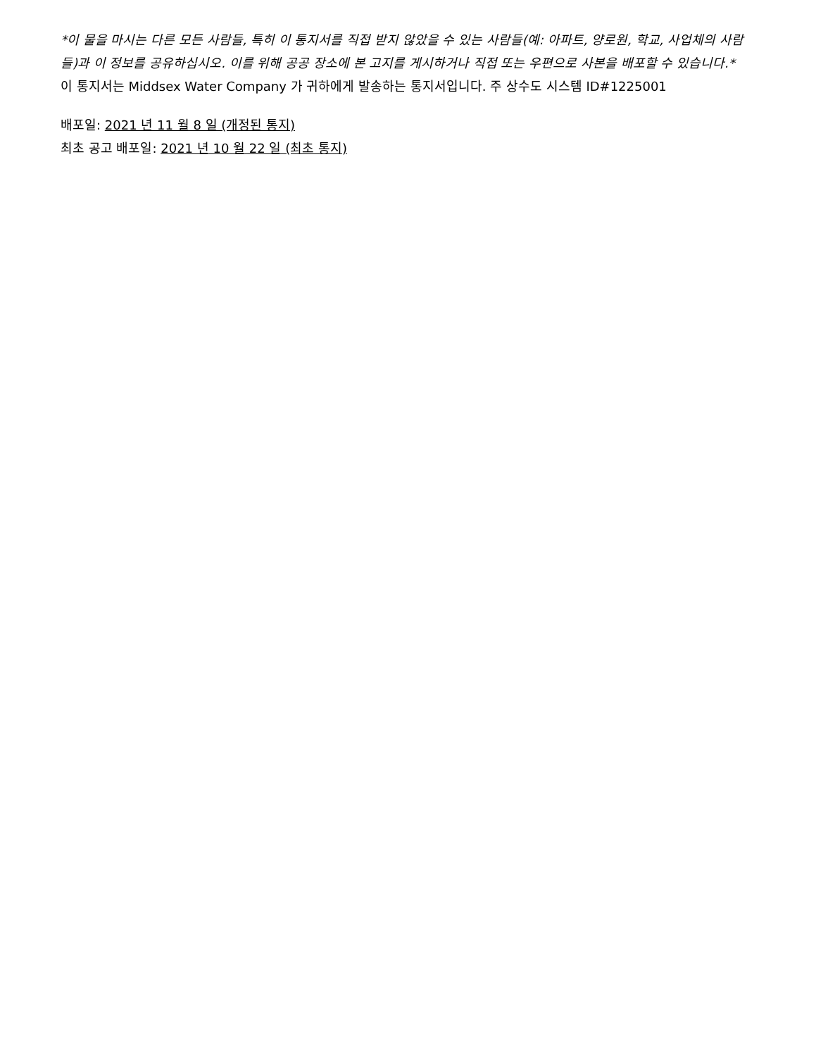*이 물을 마시는 다른 모든 사람들, 특히 이 통지서를 직접 받지 않았을 수 있는 사람들(예: 아파트, 양로원, 학교, 사업체의 사람들)과 이 정보를 공유하십시오. 이를 위해 공공 장소에 본 고지를 게시하거나 직접 또는 우편으로 사본을 배포할 수 있습니다.*
이 통지서는 Middsex Water Company 가 귀하에게 발송하는 통지서입니다. 주 상수도 시스템 ID#1225001
배포일: 2021 년 11 월 8 일 (개정된 통지)
최초 공고 배포일: 2021 년 10 월 22 일 (최초 통지)